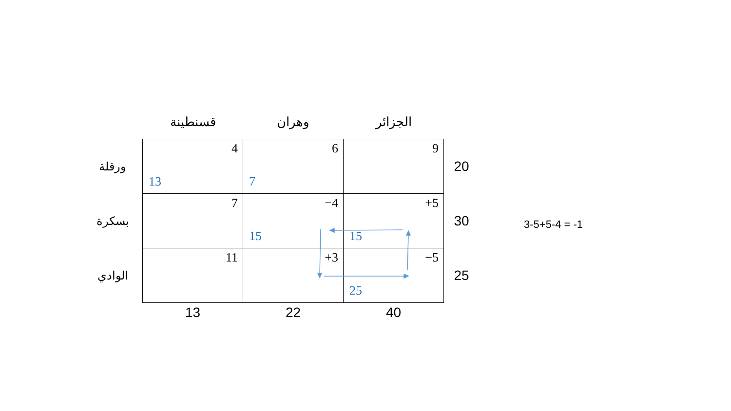| | قسنطينة | وهران | الجزائر | |
| ورقلة | 4 13 | 6 7 | 9 | 20 |
| بسكرة | 7 | −4 15 | +5 15 | 30 |
| الوادي | 11 | +3 | −5 25 | 25 |
| | 13 | 22 | 40 | |
3-5+5-4 = -1